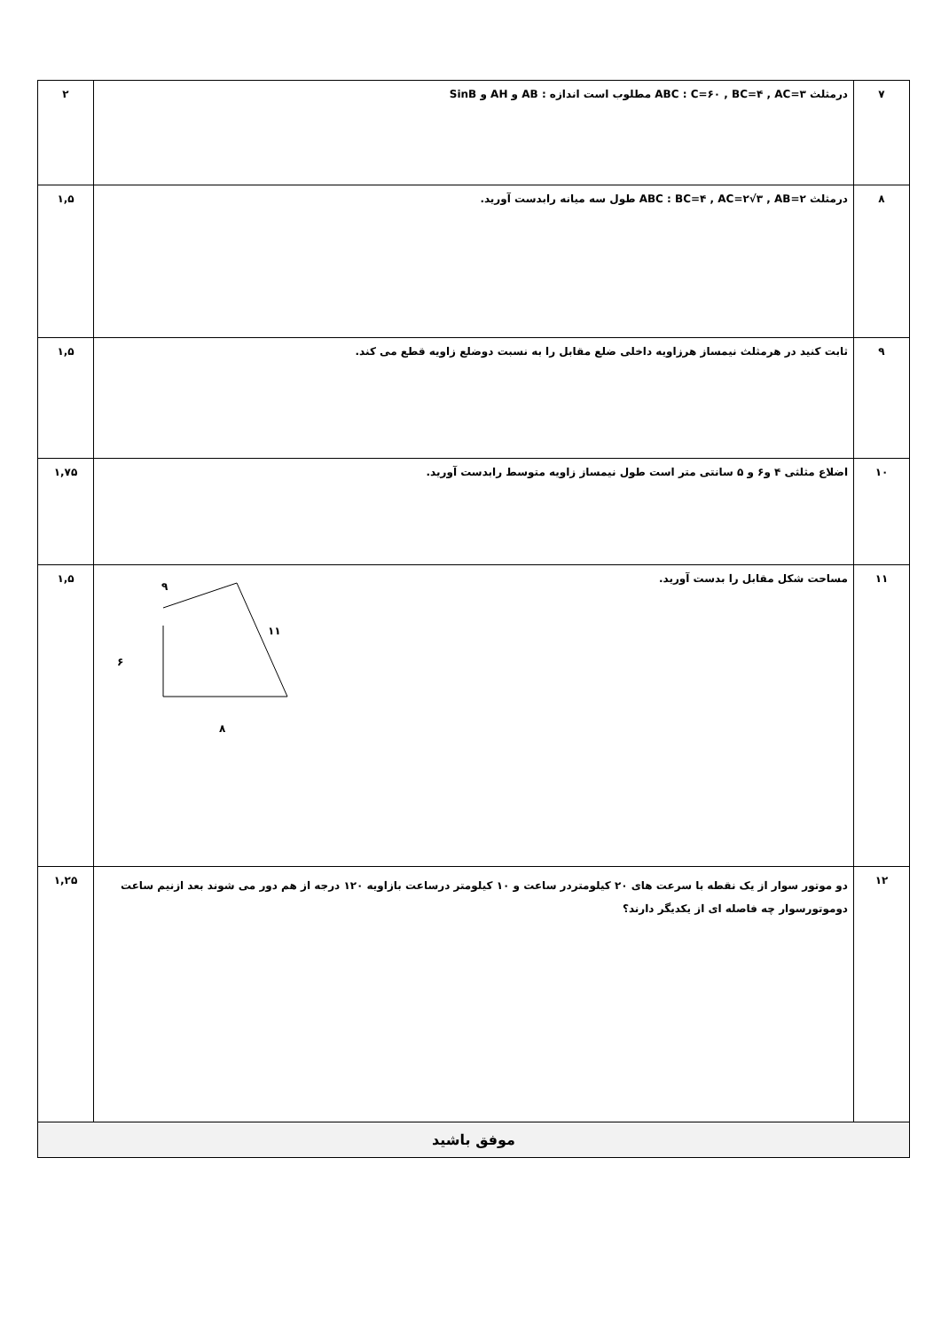| ۷ | درمثلث ABC : C=۶۰ , BC=۴ , AC=۳ مطلوب است اندازه : AB و AH و SinB | ۲ |
| ۸ | درمثلث ABC : BC=۴ , AC=۲√۳ , AB=۲ طول سه میانه رابدست آورید. | ۱,۵ |
| ۹ | ثابت کنید در هرمثلث نیمساز هرزاویه داخلی ضلع مقابل را به نسبت دوضلع زاویه قطع می کند. | ۱,۵ |
| ۱۰ | اضلاع مثلثی ۴ و۶ و ۵ سانتی متر است طول نیمساز زاویه متوسط رابدست آورید. | ۱,۷۵ |
| ۱۱ | مساحت شکل مقابل را بدست آورید. ۹ ۱۱ ۶ ۸ | ۱,۵ |
| ۱۲ | دو موتور سوار از یک نقطه با سرعت های ۲۰ کیلومتردر ساعت و ۱۰ کیلومتر درساعت بازاویه ۱۲۰ درجه از هم دور می شوند بعد ازنیم ساعت دوموتورسوار چه فاصله ای از یکدیگر دارند؟ | ۱,۲۵ |
| موفق باشید | | |